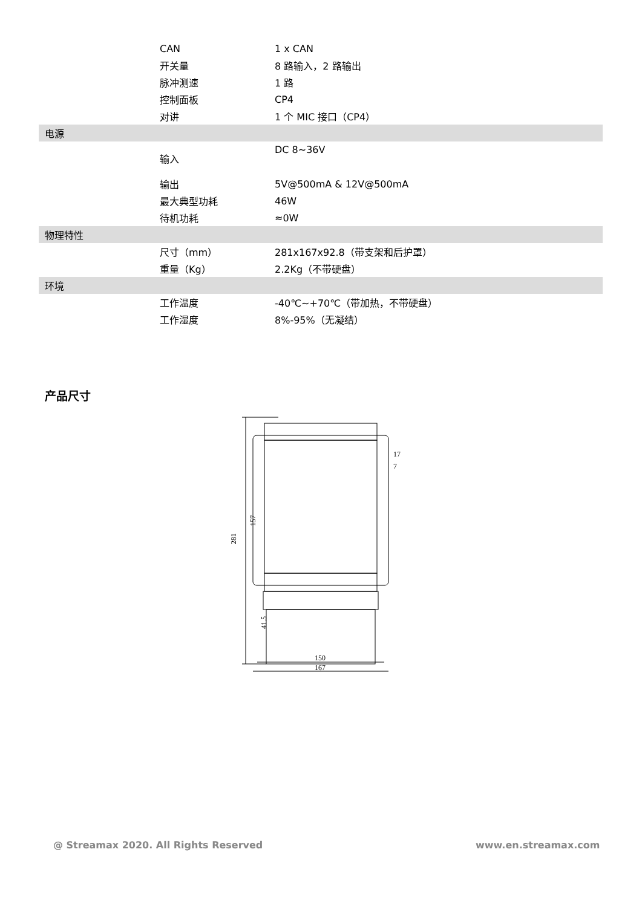| | CAN | 1 x CAN |
| | 开关量 | 8 路输入，2 路输出 |
| | 脉冲测速 | 1 路 |
| | 控制面板 | CP4 |
| | 对讲 | 1 个 MIC 接口（CP4） |
| 电源 | | |
| | 输入 | DC 8~36V |
| | 输出 | 5V@500mA & 12V@500mA |
| | 最大典型功耗 | 46W |
| | 待机功耗 | ≈0W |
| 物理特性 | | |
| | 尺寸（mm） | 281x167x92.8（带支架和后护罩） |
| | 重量（Kg） | 2.2Kg（不带硬盘） |
| 环境 | | |
| | 工作温度 | -40℃~+70℃（带加热，不带硬盘） |
| | 工作湿度 | 8%-95%（无凝结） |
产品尺寸
281
157
41.5
17
7
150
167
@ Streamax 2020. All Rights Reserved
www.en.streamax.com